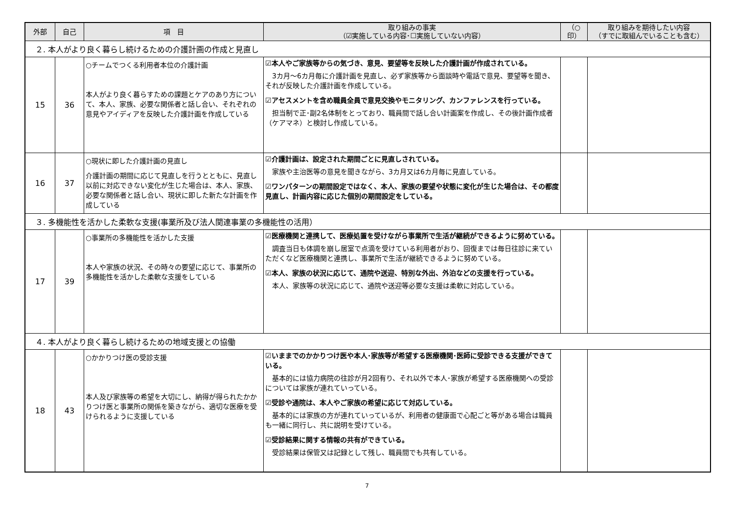| 外部 | 自己 | 項 目 | 取り組みの事実 （☑実施している内容･☐実施していない内容） | （○ 印） | 取り組みを期待したい内容 （すでに取組んでいることも含む） |
| --- | --- | --- | --- | --- | --- |
| ２. 本人がより良く暮らし続けるための介護計画の作成と見直し | | | | | |
| 15 | 36 | ○チームでつくる利用者本位の介護計画 本人がより良く暮らすための課題とケアのあり方について、本人、家族、必要な関係者と話し合い、それぞれの意見やアイディアを反映した介護計画を作成している | ☑本人やご家族等からの気づき、意見、要望等を反映した介護計画が作成されている。 3カ月～6カ月毎に介護計画を見直し、必ず家族等から面談時や電話で意見、要望等を聞き、それが反映した介護計画を作成している。 ☑アセスメントを含め職員全員で意見交換やモニタリング、カンファレンスを行っている。 担当制で正･副2名体制をとっており、職員間で話し合い計画案を作成し、その後計画作成者（ケアマネ）と検討し作成している。 | | |
| 16 | 37 | ○現状に即した介護計画の見直し 介護計画の期間に応じて見直しを行うとともに、見直し以前に対応できない変化が生じた場合は、本人、家族、必要な関係者と話し合い、現状に即した新たな計画を作成している | ☑介護計画は、設定された期間ごとに見直しされている。 家族や主治医等の意見を聞きながら、3カ月又は6カ月毎に見直している。 ☑ワンパターンの期間設定ではなく、本人、家族の要望や状態に変化が生じた場合は、その都度見直し、計画内容に応じた個別の期間設定をしている。 | | |
| ３. 多機能性を活かした柔軟な支援(事業所及び法人関連事業の多機能性の活用） | | | | | |
| 17 | 39 | ○事業所の多機能性を活かした支援 本人や家族の状況、その時々の要望に応じて、事業所の多機能性を活かした柔軟な支援をしている | ☑医療機関と連携して、医療処置を受けながら事業所で生活が継続ができるように努めている。 調査当日も体調を崩し居室で点滴を受けている利用者がおり、回復までは毎日往診に来ていただくなど医療機関と連携し、事業所で生活が継続できるように努めている。 ☑本人、家族の状況に応じて、通院や送迎、特別な外出、外泊などの支援を行っている。 本人、家族等の状況に応じて、通院や送迎等必要な支援は柔軟に対応している。 | | |
| ４. 本人がより良く暮らし続けるための地域支援との協働 | | | | | |
| 18 | 43 | ○かかりつけ医の受診支援 本人及び家族等の希望を大切にし、納得が得られたかかりつけ医と事業所の関係を築きながら、適切な医療を受けられるように支援している | ☑いままでのかかりつけ医や本人･家族等が希望する医療機関･医師に受診できる支援ができている。 基本的には協力病院の往診が月2回有り、それ以外で本人･家族が希望する医療機関への受診については家族が連れていっている。 ☑受診や通院は、本人やご家族の希望に応じて対応している。 基本的には家族の方が連れていっているが、利用者の健康面で心配ごと等がある場合は職員も一緒に同行し、共に説明を受けている。 ☑受診結果に関する情報の共有ができている。 受診結果は保管又は記録として残し、職員間でも共有している。 | | |
7